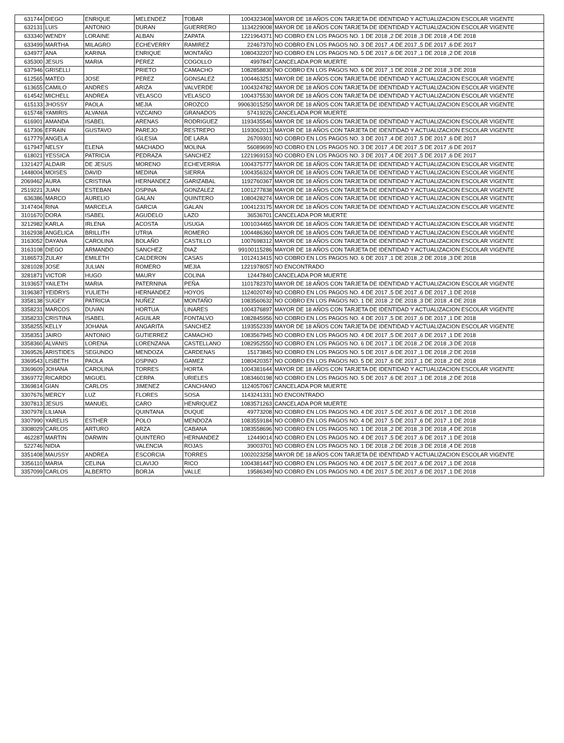| 631744 | DIEGO | ENRIQUE | MELENDEZ | TOBAR | 1004323408 | MAYOR DE 18 AÑOS CON TARJETA DE IDENTIDAD Y ACTUALIZACION ESCOLAR VIGENTE |
| 632131 | LUIS | ANTONIO | DURAN | GUERRERO | 1134229008 | MAYOR DE 18 AÑOS CON TARJETA DE IDENTIDAD Y ACTUALIZACION ESCOLAR VIGENTE |
| 633340 | WENDY | LORAINE | ALBAN | ZAPATA | 1221964371 | NO COBRO EN LOS PAGOS NO. 1 DE 2018 ,2 DE 2018 ,3 DE 2018 ,4 DE 2018 |
| 633499 | MARTHA | MILAGRO | ECHEVERRY | RAMIREZ | 22467370 | NO COBRO EN LOS PAGOS NO. 3 DE 2017 ,4 DE 2017 ,5 DE 2017 ,6 DE 2017 |
| 634977 | ANA | KARINA | ENRIQUE | MONTAÑO | 1080432207 | NO COBRO EN LOS PAGOS NO. 5 DE 2017 ,6 DE 2017 ,1 DE 2018 ,2 DE 2018 |
| 635300 | JESUS | MARIA | PEREZ | COGOLLO | 4997847 | CANCELADA POR MUERTE |
| 637946 | GRISELLI | | PRIETO | CAMACHO | 1082858830 | NO COBRO EN LOS PAGOS NO. 6 DE 2017 ,1 DE 2018 ,2 DE 2018 ,3 DE 2018 |
| 612565 | MATEO | JOSE | PEREZ | GONSALEZ | 1004463251 | MAYOR DE 18 AÑOS CON TARJETA DE IDENTIDAD Y ACTUALIZACION ESCOLAR VIGENTE |
| 613655 | CAMILO | ANDRES | ARIZA | VALVERDE | 1004324782 | MAYOR DE 18 AÑOS CON TARJETA DE IDENTIDAD Y ACTUALIZACION ESCOLAR VIGENTE |
| 614542 | MICHELL | ANDREA | VELASCO | VELASCO | 1004375530 | MAYOR DE 18 AÑOS CON TARJETA DE IDENTIDAD Y ACTUALIZACION ESCOLAR VIGENTE |
| 615133 | JHOSSY | PAOLA | MEJIA | OROZCO | 99063015250 | MAYOR DE 18 AÑOS CON TARJETA DE IDENTIDAD Y ACTUALIZACION ESCOLAR VIGENTE |
| 615748 | YAMIRIS | ALVANIA | VIZCAINO | GRANADOS | 57419226 | CANCELADA POR MUERTE |
| 616901 | AMANDA | ISABEL | ARENAS | RODRIGUEZ | 1193435546 | MAYOR DE 18 AÑOS CON TARJETA DE IDENTIDAD Y ACTUALIZACION ESCOLAR VIGENTE |
| 617306 | EFRAIN | GUSTAVO | PAREJO | RESTREPO | 1193062013 | MAYOR DE 18 AÑOS CON TARJETA DE IDENTIDAD Y ACTUALIZACION ESCOLAR VIGENTE |
| 617779 | ANGELA | | IGLESIA | DE LARA | 26709301 | NO COBRO EN LOS PAGOS NO. 3 DE 2017 ,4 DE 2017 ,5 DE 2017 ,6 DE 2017 |
| 617947 | NELSY | ELENA | MACHADO | MOLINA | 56089699 | NO COBRO EN LOS PAGOS NO. 3 DE 2017 ,4 DE 2017 ,5 DE 2017 ,6 DE 2017 |
| 618021 | YESSICA | PATRICIA | PEDRAZA | SANCHEZ | 1221969153 | NO COBRO EN LOS PAGOS NO. 3 DE 2017 ,4 DE 2017 ,5 DE 2017 ,6 DE 2017 |
| 1321427 | ALDAIR | DE JESUS | MORENO | ECHEVERRIA | 1004375777 | MAYOR DE 18 AÑOS CON TARJETA DE IDENTIDAD Y ACTUALIZACION ESCOLAR VIGENTE |
| 1448004 | MOISES | DAVID | MEDINA | SIERRA | 1004356324 | MAYOR DE 18 AÑOS CON TARJETA DE IDENTIDAD Y ACTUALIZACION ESCOLAR VIGENTE |
| 2069462 | AURA | CRISTINA | HERNANDEZ | GARIZABAL | 1192760367 | MAYOR DE 18 AÑOS CON TARJETA DE IDENTIDAD Y ACTUALIZACION ESCOLAR VIGENTE |
| 2519221 | JUAN | ESTEBAN | OSPINA | GONZALEZ | 1001277838 | MAYOR DE 18 AÑOS CON TARJETA DE IDENTIDAD Y ACTUALIZACION ESCOLAR VIGENTE |
| 636386 | MARCO | AURELIO | GALAN | QUINTERO | 1080428274 | MAYOR DE 18 AÑOS CON TARJETA DE IDENTIDAD Y ACTUALIZACION ESCOLAR VIGENTE |
| 3147404 | RINA | MARCELA | GARCIA | GALAN | 1004123175 | MAYOR DE 18 AÑOS CON TARJETA DE IDENTIDAD Y ACTUALIZACION ESCOLAR VIGENTE |
| 3101670 | DORA | ISABEL | AGUDELO | LAZO | 36536701 | CANCELADA POR MUERTE |
| 3212982 | KARLA | IRLENA | ACOSTA | USUGA | 1001034465 | MAYOR DE 18 AÑOS CON TARJETA DE IDENTIDAD Y ACTUALIZACION ESCOLAR VIGENTE |
| 3162938 | ANGELICA | BRILLITH | UTRIA | ROMERO | 1004486360 | MAYOR DE 18 AÑOS CON TARJETA DE IDENTIDAD Y ACTUALIZACION ESCOLAR VIGENTE |
| 3163052 | DAYANA | CAROLINA | BOLAÑO | CASTILLO | 1007698312 | MAYOR DE 18 AÑOS CON TARJETA DE IDENTIDAD Y ACTUALIZACION ESCOLAR VIGENTE |
| 3163108 | DIEGO | ARMANDO | SANCHEZ | DIAZ | 99100115286 | MAYOR DE 18 AÑOS CON TARJETA DE IDENTIDAD Y ACTUALIZACION ESCOLAR VIGENTE |
| 3186573 | ZULAY | EMILETH | CALDERON | CASAS | 1012413415 | NO COBRO EN LOS PAGOS NO. 6 DE 2017 ,1 DE 2018 ,2 DE 2018 ,3 DE 2018 |
| 3281028 | JOSE | JULIAN | ROMERO | MEJIA | 1221978057 | NO ENCONTRADO |
| 3281871 | VICTOR | HUGO | MAURY | COLINA | 12447840 | CANCELADA POR MUERTE |
| 3193657 | YAILETH | MARIA | PATERNINA | PEÑA | 1101782370 | MAYOR DE 18 AÑOS CON TARJETA DE IDENTIDAD Y ACTUALIZACION ESCOLAR VIGENTE |
| 3196387 | YEIDRYS | YULIETH | HERNANDEZ | HOYOS | 1124020749 | NO COBRO EN LOS PAGOS NO. 4 DE 2017 ,5 DE 2017 ,6 DE 2017 ,1 DE 2018 |
| 3358138 | SUGEY | PATRICIA | NUÑEZ | MONTAÑO | 1083560632 | NO COBRO EN LOS PAGOS NO. 1 DE 2018 ,2 DE 2018 ,3 DE 2018 ,4 DE 2018 |
| 3358231 | MARCOS | DUVAN | HORTUA | LINARES | 1004376897 | MAYOR DE 18 AÑOS CON TARJETA DE IDENTIDAD Y ACTUALIZACION ESCOLAR VIGENTE |
| 3358233 | CRISTINA | ISABEL | AGUILAR | FONTALVO | 1082845956 | NO COBRO EN LOS PAGOS NO. 4 DE 2017 ,5 DE 2017 ,6 DE 2017 ,1 DE 2018 |
| 3358255 | KELLY | JOHANA | ANGARITA | SANCHEZ | 1193552339 | MAYOR DE 18 AÑOS CON TARJETA DE IDENTIDAD Y ACTUALIZACION ESCOLAR VIGENTE |
| 3358351 | JAIRO | ANTONIO | GUTIERREZ | CAMACHO | 1083567945 | NO COBRO EN LOS PAGOS NO. 4 DE 2017 ,5 DE 2017 ,6 DE 2017 ,1 DE 2018 |
| 3358360 | ALVANIS | LORENA | LORENZANA | CASTELLANO | 1082952550 | NO COBRO EN LOS PAGOS NO. 6 DE 2017 ,1 DE 2018 ,2 DE 2018 ,3 DE 2018 |
| 3369526 | ARISTIDES | SEGUNDO | MENDOZA | CARDENAS | 15173845 | NO COBRO EN LOS PAGOS NO. 5 DE 2017 ,6 DE 2017 ,1 DE 2018 ,2 DE 2018 |
| 3369543 | LISBETH | PAOLA | OSPINO | GAMEZ | 1080420357 | NO COBRO EN LOS PAGOS NO. 5 DE 2017 ,6 DE 2017 ,1 DE 2018 ,2 DE 2018 |
| 3369609 | JOHANA | CAROLINA | TORRES | HORTA | 1004381644 | MAYOR DE 18 AÑOS CON TARJETA DE IDENTIDAD Y ACTUALIZACION ESCOLAR VIGENTE |
| 3369772 | RICARDO | MIGUEL | CERPA | URIELES | 1083460198 | NO COBRO EN LOS PAGOS NO. 5 DE 2017 ,6 DE 2017 ,1 DE 2018 ,2 DE 2018 |
| 3369814 | GIAN | CARLOS | JIMENEZ | CANCHANO | 1124057067 | CANCELADA POR MUERTE |
| 3307676 | MERCY | LUZ | FLORES | SOSA | 1143241331 | NO ENCONTRADO |
| 3307813 | JESUS | MANUEL | CARO | HENRIQUEZ | 1083571263 | CANCELADA POR MUERTE |
| 3307978 | LILIANA | | QUINTANA | DUQUE | 49773208 | NO COBRO EN LOS PAGOS NO. 4 DE 2017 ,5 DE 2017 ,6 DE 2017 ,1 DE 2018 |
| 3307990 | YARELIS | ESTHER | POLO | MENDOZA | 1083559184 | NO COBRO EN LOS PAGOS NO. 4 DE 2017 ,5 DE 2017 ,6 DE 2017 ,1 DE 2018 |
| 3308029 | CARLOS | ARTURO | ARZA | CABANA | 1083558696 | NO COBRO EN LOS PAGOS NO. 1 DE 2018 ,2 DE 2018 ,3 DE 2018 ,4 DE 2018 |
| 462287 | MARTIN | DARWIN | QUINTERO | HERNANDEZ | 12449014 | NO COBRO EN LOS PAGOS NO. 4 DE 2017 ,5 DE 2017 ,6 DE 2017 ,1 DE 2018 |
| 522746 | NIDIA | | VALENCIA | ROJAS | 39003701 | NO COBRO EN LOS PAGOS NO. 1 DE 2018 ,2 DE 2018 ,3 DE 2018 ,4 DE 2018 |
| 3351408 | MAUSSY | ANDREA | ESCORCIA | TORRES | 1002023258 | MAYOR DE 18 AÑOS CON TARJETA DE IDENTIDAD Y ACTUALIZACION ESCOLAR VIGENTE |
| 3356110 | MARIA | CELINA | CLAVIJO | RICO | 1004381447 | NO COBRO EN LOS PAGOS NO. 4 DE 2017 ,5 DE 2017 ,6 DE 2017 ,1 DE 2018 |
| 3357099 | CARLOS | ALBERTO | BORJA | VALLE | 19586349 | NO COBRO EN LOS PAGOS NO. 4 DE 2017 ,5 DE 2017 ,6 DE 2017 ,1 DE 2018 |